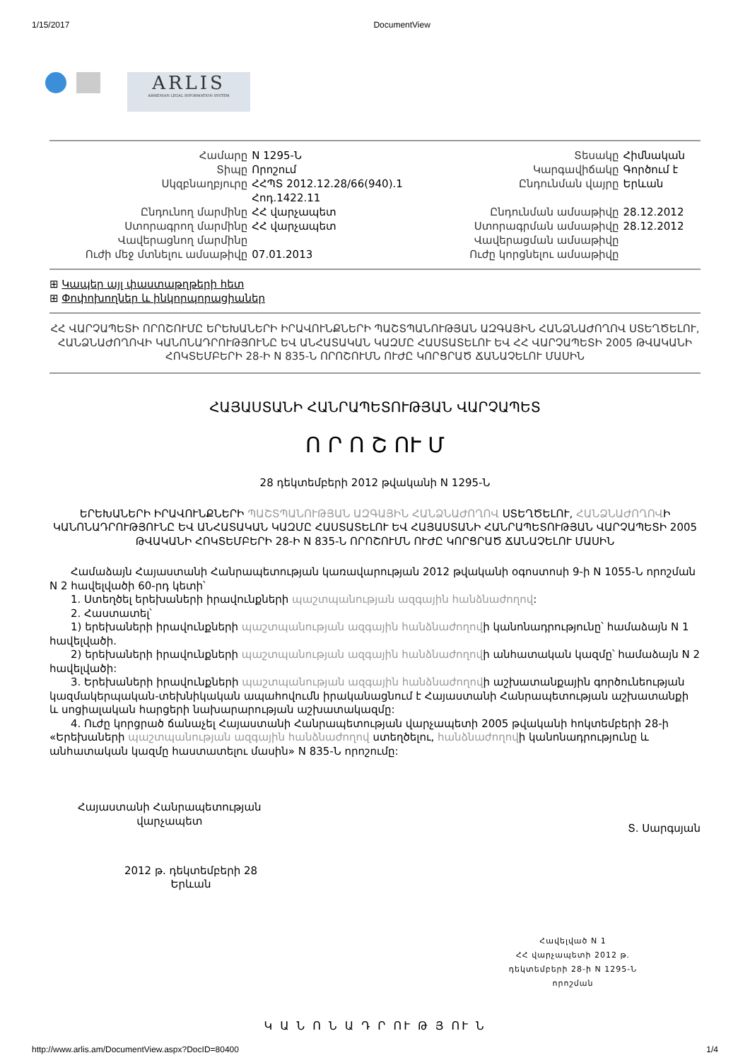1/15/2017 DocumentView
ARLIS
ARMENIAN LEGAL INFORMATION SYSTEM
| Համարը | N 1295-Ն | Տեսակը | Հիմնական |
| Տիպը | Որոշում | Կարգավիճակը | Գործում է |
| Սկզբնաղբյուրը | ՀՀՊՏ 2012.12.28/66(940).1 Հոդ.1422.11 | Ընդունման վայրը | Երևան |
| Ընդունող մարմինը | ՀՀ վարչապետ | Ընդունման ամսաթիվը | 28.12.2012 |
| Ստորագրող մարմինը | ՀՀ վարչապետ | Ստորագրման ամսաթիվը | 28.12.2012 |
| Վավերացնող մարմինը | | Վավերացման ամսաթիվը | |
| Ուժի մեջ մտնելու ամսաթիվը | 07.01.2013 | Ուժը կորցնելու ամսաթիվը | |
⊞ Կապեր այլ փաստաթղթերի հետ
⊞ Փոփոխողներ և ինկորպորացիաներ
ՀՀ ՎԱՐՉԱՊԵՏԻ ՈՐՈՇՈՒՄԸ ԵՐԵԽԱՆԵՐԻ ԻՐԱՎՈՒՆՔՆԵՐԻ ՊԱՇՏՊԱՆՈՒԹՅԱՆ ԱԶԳԱՅԻՆ ՀԱՆՁՆԱԺՈՂՈՎ ՍՏԵՂԾԵԼՈՒ, ՀԱՆՁՆԱԺՈՂՈՎԻ ԿԱՆՈՆԱԴՐՈՒԹՅՈՒՆԸ ԵՎ ԱՆՀԱՏԱԿԱՆ ԿԱԶՄԸ ՀԱՍՏԱՏԵԼՈՒ ԵՎ ՀՀ ՎԱՐՉԱՊԵՏԻ 2005 ԹՎԱԿԱՆԻ ՀՈԿՏԵՄԲԵՐԻ 28-Ի N 835-Ն ՈՐՈՇՈՒՄՆ ՈՒԺԸ ԿՈՐՑՐԱԾ ՃԱՆԱՉԵԼՈՒ ՄԱՍԻՆ
ՀԱՅԱՍՏԱՆԻ ՀԱՆՐԱՊԵՏՈՒԹՅԱՆ ՎԱՐՉԱՊԵՏ
Ո Ր Ո Շ ՈՒ Մ
28 դեկտեմբերի 2012 թվականի N 1295-Ն
ԵՐԵԽԱՆԵՐԻ ԻՐԱՎՈՒՆՔՆԵՐԻ ՊԱՇՏՊԱՆՈՒԹՅԱՆ ԱԶԳԱՅԻՆ ՀԱՆՁՆԱԺՈՂՈՎ ՍՏԵՂԾԵԼՈՒ, ՀԱՆՁՆԱԺՈՂՈՎԻ ԿԱՆՈՆԱԴՐՈՒԹՅՈՒՆԸ ԵՎ ԱՆՀԱՏԱԿԱՆ ԿԱԶՄԸ ՀԱՍՏԱՏԵԼՈՒ ԵՎ ՀԱՅԱՍՏԱՆԻ ՀԱՆՐԱՊԵՏՈՒԹՅԱՆ ՎԱՐՉԱՊԵՏԻ 2005 ԹՎԱԿԱՆԻ ՀՈԿՏԵՄԲԵՐԻ 28-Ի N 835-Ն ՈՐՈՇՈՒՄՆ ՈՒԺԸ ԿՈՐՑՐԱԾ ՃԱՆԱՉԵԼՈՒ ՄԱՍԻՆ
Համաձայն Հայաստանի Հանրապետության կառավարության 2012 թվականի օգոստոսի 9-ի N 1055-Ն որոշման N 2 հավելվածի 60-րդ կետի՝
1. Ստեղծել երեխաների իրավունքների պաշտպանության ազգային հանձնաժողով:
2. Հաստատել՝
1) երեխաների իրավունքների պաշտպանության ազգային հանձնաժողովի կանոնադրությունը՝ համաձայն N 1 հավելվածի.
2) երեխաների իրավունքների պաշտպանության ազգային հանձնաժողովի անհատական կազմը՝ համաձայն N 2 հավելվածի:
3. Երեխաների իրավունքների պաշտպանության ազգային հանձնաժողովի աշխատանքային գործունեության կազմակերպական-տեխնիկական ապահովումն իրականացնում է Հայաստանի Հանրապետության աշխատանքի և սոցիալական հարցերի նախարարության աշխատակազմը:
4. Ուժը կորցրած ճանաչել Հայաստանի Հանրապետության վարչապետի 2005 թվականի հոկտեմբերի 28-ի «Երեխաների պաշտպանության ազգային հանձնաժողով ստեղծելու, հանձնաժողովի կանոնադրությունը և անհատական կազմը հաստատելու մասին» N 835-Ն որոշումը:
Հայաստանի Հանրապետության
վարչապետ
Տ. Սարգսյան
2012 թ. դեկտեմբերի 28
Երևան
Հավելված N 1
ՀՀ վարչապետի 2012 թ.
դեկտեմբերի 28-ի N 1295-Ն
որոշման
Կ Ա Ն Ո Ն Ա Դ Ր ՈՒ Թ Յ ՈՒ Ն
http://www.arlis.am/DocumentView.aspx?DocID=80400 1/4